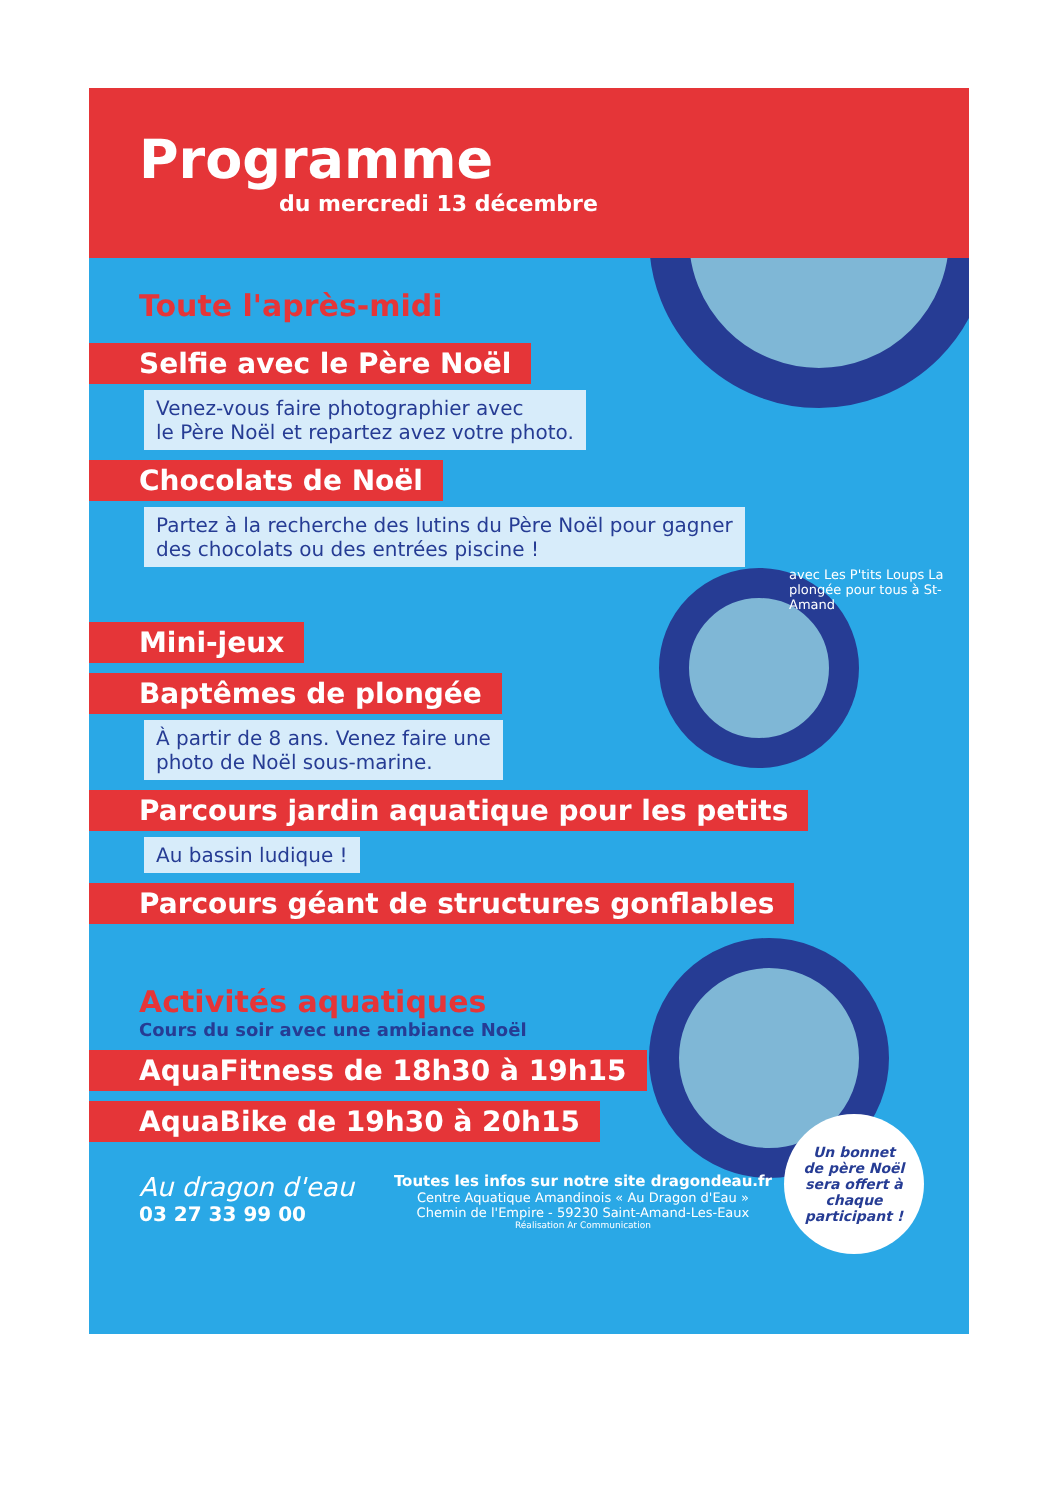Programme
du mercredi 13 décembre
Toute l'après-midi
Selfie avec le Père Noël
Venez-vous faire photographier avec
le Père Noël et repartez avez votre photo.
Chocolats de Noël
Partez à la recherche des lutins du Père Noël pour gagner
des chocolats ou des entrées piscine !
avec Les P'tits Loups La plongée pour tous à St-Amand
Mini-jeux
Baptêmes de plongée
À partir de 8 ans. Venez faire une
photo de Noël sous-marine.
Parcours jardin aquatique pour les petits
Au bassin ludique !
Parcours géant de structures gonflables
Activités aquatiques
Cours du soir avec une ambiance Noël
AquaFitness de 18h30 à 19h15
AquaBike de 19h30 à 20h15
Au dragon d'eau
03 27 33 99 00
Toutes les infos sur notre site dragondeau.fr
Centre Aquatique Amandinois « Au Dragon d'Eau »
Chemin de l'Empire - 59230 Saint-Amand-Les-Eaux
Réalisation Ar Communication
Un bonnet
de père Noël
sera offert à
chaque
participant !